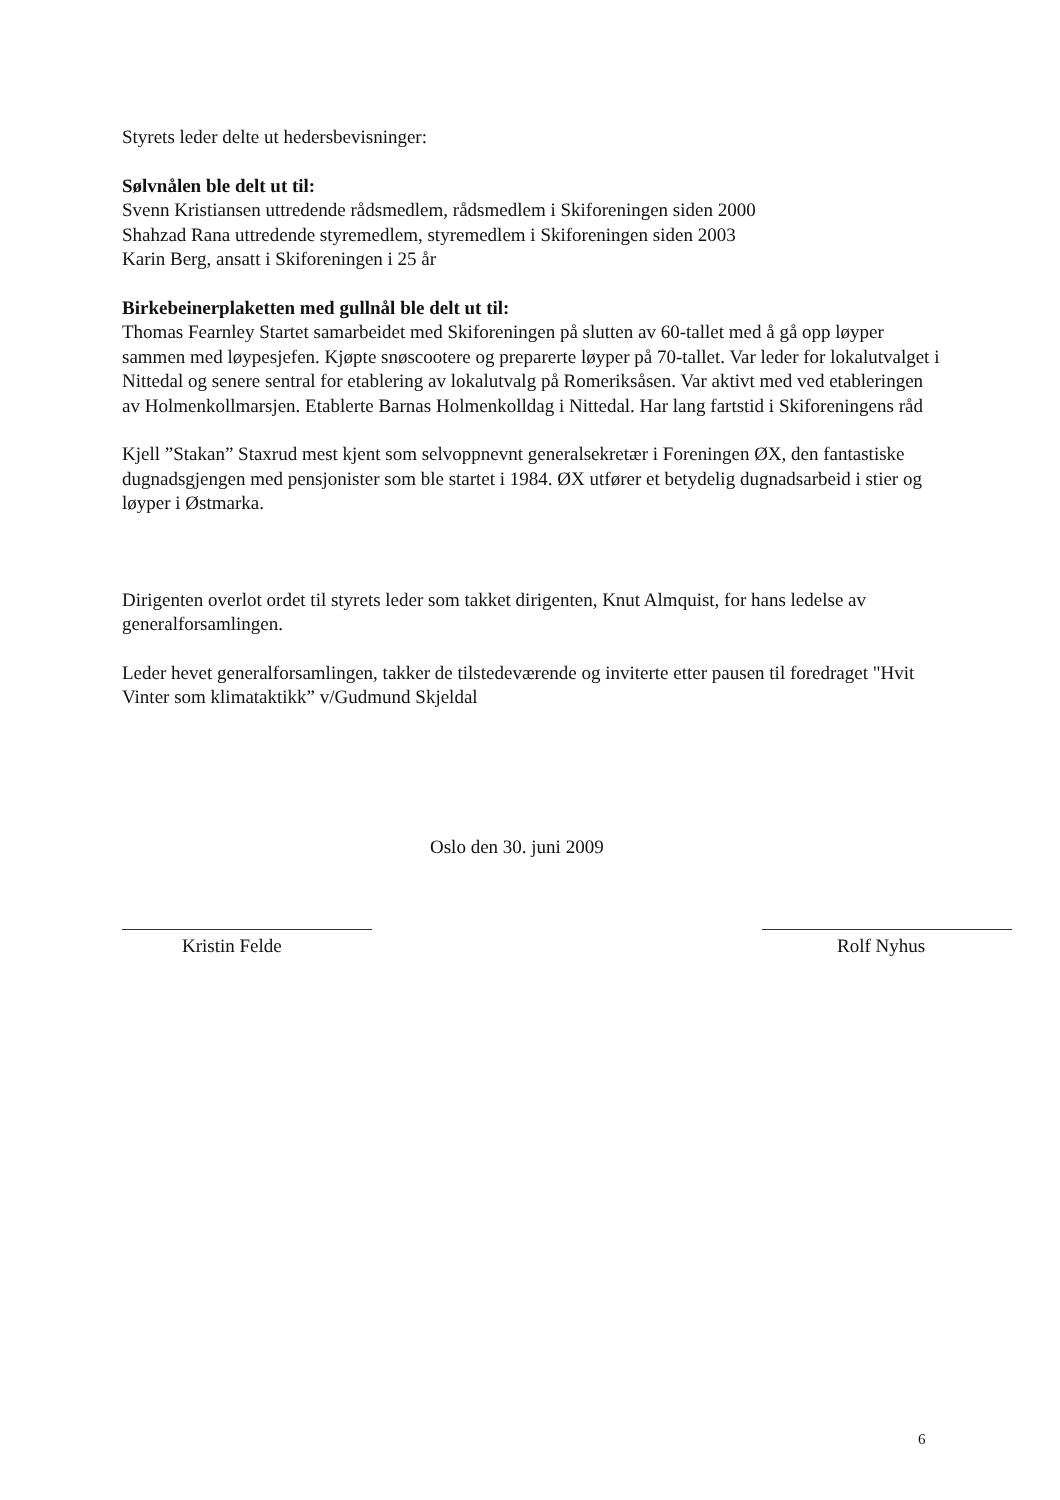Styrets leder delte ut hedersbevisninger:
Sølvnålen ble delt ut til:
Svenn Kristiansen uttredende rådsmedlem, rådsmedlem i Skiforeningen siden 2000
Shahzad Rana uttredende styremedlem, styremedlem i Skiforeningen siden 2003
Karin Berg, ansatt i Skiforeningen i 25 år
Birkebeinerplaketten med gullnål ble delt ut til:
Thomas Fearnley Startet samarbeidet med Skiforeningen på slutten av 60-tallet med å gå opp løyper sammen med løypesjefen. Kjøpte snøscootere og preparerte løyper på 70-tallet. Var leder for lokalutvalget i Nittedal og senere sentral for etablering av lokalutvalg på Romeriksåsen. Var aktivt med ved etableringen av Holmenkollmarsjen. Etablerte Barnas Holmenkolldag i Nittedal. Har lang fartstid i Skiforeningens råd
Kjell ”Stakan” Staxrud mest kjent som selvoppnevnt generalsekretær i Foreningen ØX, den fantastiske dugnadsgjengen med pensjonister som ble startet i 1984. ØX utfører et betydelig dugnadsarbeid i stier og løyper i Østmarka.
Dirigenten overlot ordet til styrets leder som takket dirigenten, Knut Almquist, for hans ledelse av generalforsamlingen.
Leder hevet generalforsamlingen, takker de tilstedeværende og inviterte etter pausen til foredraget "Hvit Vinter som klimataktikk” v/Gudmund Skjeldal
Oslo den 30. juni 2009
Kristin Felde Rolf Nyhus
6